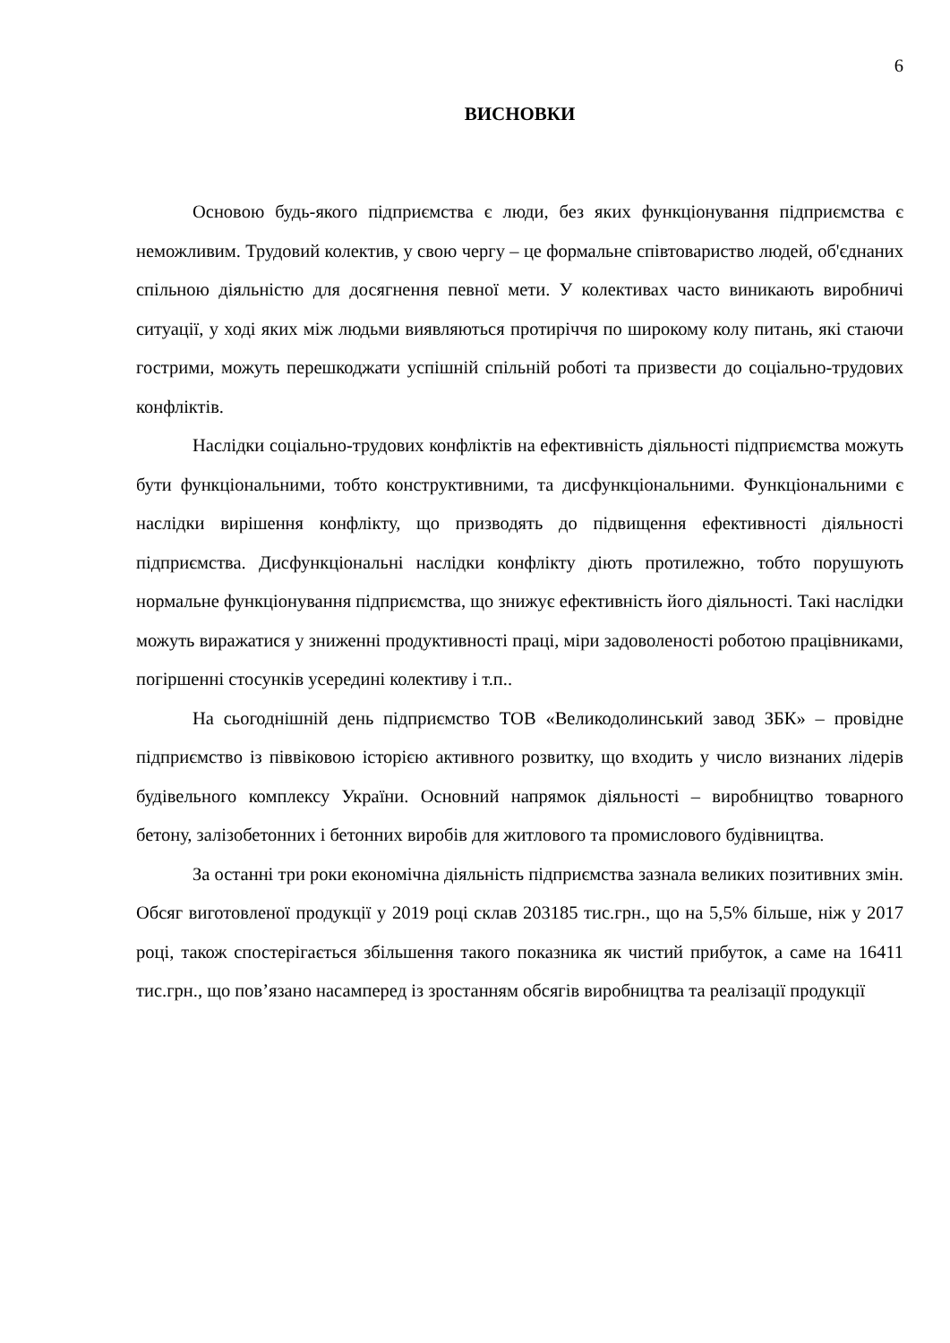6
ВИСНОВКИ
Основою будь-якого підприємства є люди, без яких функціонування підприємства є неможливим. Трудовий колектив, у свою чергу – це формальне співтовариство людей, об'єднаних спільною діяльністю для досягнення певної мети. У колективах часто виникають виробничі ситуації, у ході яких між людьми виявляються протиріччя по широкому колу питань, які стаючи гострими, можуть перешкоджати успішній спільній роботі та призвести до соціально-трудових конфліктів.
Наслідки соціально-трудових конфліктів на ефективність діяльності підприємства можуть бути функціональними, тобто конструктивними, та дисфункціональними. Функціональними є наслідки вирішення конфлікту, що призводять до підвищення ефективності діяльності підприємства. Дисфункціональні наслідки конфлікту діють протилежно, тобто порушують нормальне функціонування підприємства, що знижує ефективність його діяльності. Такі наслідки можуть виражатися у зниженні продуктивності праці, міри задоволеності роботою працівниками, погіршенні стосунків усередині колективу і т.п..
На сьогоднішній день підприємство ТОВ «Великодолинський завод ЗБК» – провідне підприємство із піввіковою історією активного розвитку, що входить у число визнаних лідерів будівельного комплексу України. Основний напрямок діяльності – виробництво товарного бетону, залізобетонних і бетонних виробів для житлового та промислового будівництва.
За останні три роки економічна діяльність підприємства зазнала великих позитивних змін. Обсяг виготовленої продукції у 2019 році склав 203185 тис.грн., що на 5,5% більше, ніж у 2017 році, також спостерігається збільшення такого показника як чистий прибуток, а саме на 16411 тис.грн., що пов’язано насамперед із зростанням обсягів виробництва та реалізації продукції